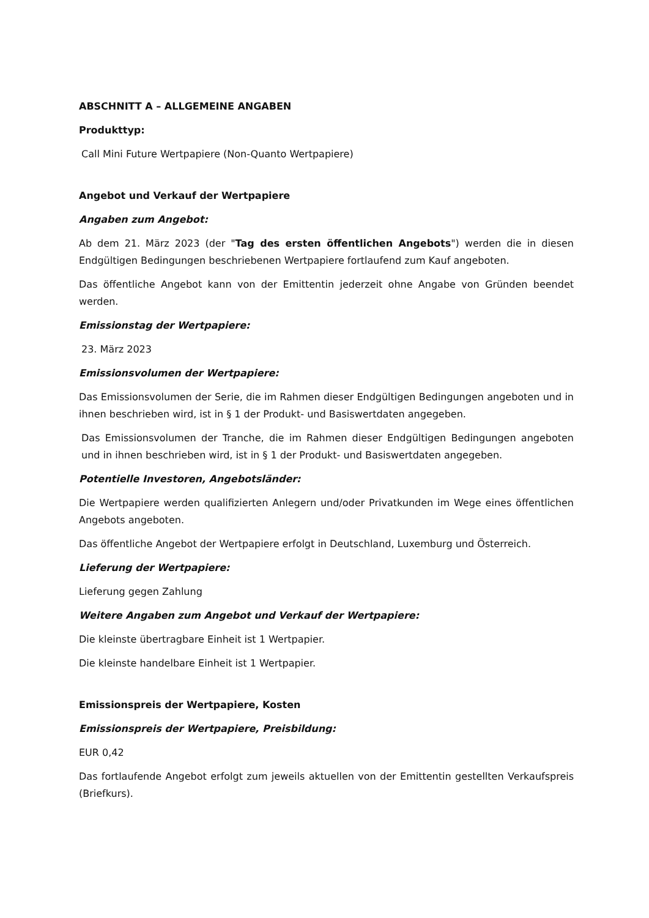ABSCHNITT A – ALLGEMEINE ANGABEN
Produkttyp:
Call Mini Future Wertpapiere (Non-Quanto Wertpapiere)
Angebot und Verkauf der Wertpapiere
Angaben zum Angebot:
Ab dem 21. März 2023 (der "Tag des ersten öffentlichen Angebots") werden die in diesen Endgültigen Bedingungen beschriebenen Wertpapiere fortlaufend zum Kauf angeboten.
Das öffentliche Angebot kann von der Emittentin jederzeit ohne Angabe von Gründen beendet werden.
Emissionstag der Wertpapiere:
23. März 2023
Emissionsvolumen der Wertpapiere:
Das Emissionsvolumen der Serie, die im Rahmen dieser Endgültigen Bedingungen angeboten und in ihnen beschrieben wird, ist in § 1 der Produkt- und Basiswertdaten angegeben.
Das Emissionsvolumen der Tranche, die im Rahmen dieser Endgültigen Bedingungen angeboten und in ihnen beschrieben wird, ist in § 1 der Produkt- und Basiswertdaten angegeben.
Potentielle Investoren, Angebotsländer:
Die Wertpapiere werden qualifizierten Anlegern und/oder Privatkunden im Wege eines öffentlichen Angebots angeboten.
Das öffentliche Angebot der Wertpapiere erfolgt in Deutschland, Luxemburg und Österreich.
Lieferung der Wertpapiere:
Lieferung gegen Zahlung
Weitere Angaben zum Angebot und Verkauf der Wertpapiere:
Die kleinste übertragbare Einheit ist 1 Wertpapier.
Die kleinste handelbare Einheit ist 1 Wertpapier.
Emissionspreis der Wertpapiere, Kosten
Emissionspreis der Wertpapiere, Preisbildung:
EUR 0,42
Das fortlaufende Angebot erfolgt zum jeweils aktuellen von der Emittentin gestellten Verkaufspreis (Briefkurs).